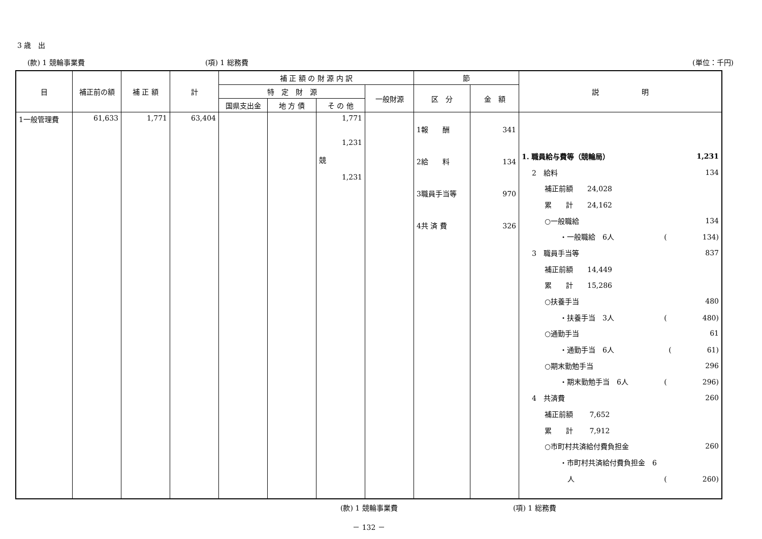3 歳　出
(款) 1 競輪事業費 (項) 1 総務費 (単位：千円)
| 目 | 補正前の額 | 補 正 額 | 計 | 補 正 額 の 財 源 内 訳 | | | | 節 | | 説 明 |
| --- | --- | --- | --- | --- | --- | --- | --- | --- | --- | --- |
| | | | | 特 定 財 源 | | | 一般財源 | 区 分 | 金 額 | |
| | | | | 国県支出金 | 地 方 債 | そ の 他 | | | | |
| 1一般管理費 | 61,633 | 1,771 | 63,404 | | | 1,771 1,231 競 1,231 | | 1報 酬 2給 料 3職員手当等 4共 済 費 | 341 134 970 326 | 1. 職員給与費等（競輪局） 1,231 2 給料 134 補正前額 24,028 累 計 24,162 ○一般職給 134 ・一般職給 6人 ( 134) 3 職員手当等 837 補正前額 14,449 累 計 15,286 ○扶養手当 480 ・扶養手当 3人 ( 480) ○通勤手当 61 ・通勤手当 6人 ( 61) ○期末勤勉手当 296 ・期末勤勉手当 6人 ( 296) 4 共済費 260 補正前額 7,652 累 計 7,912 ○市町村共済給付費負担金 260 ・市町村共済給付費負担金 6 人 ( 260) |
(款) 1 競輪事業費 (項) 1 総務費
－ 132 －